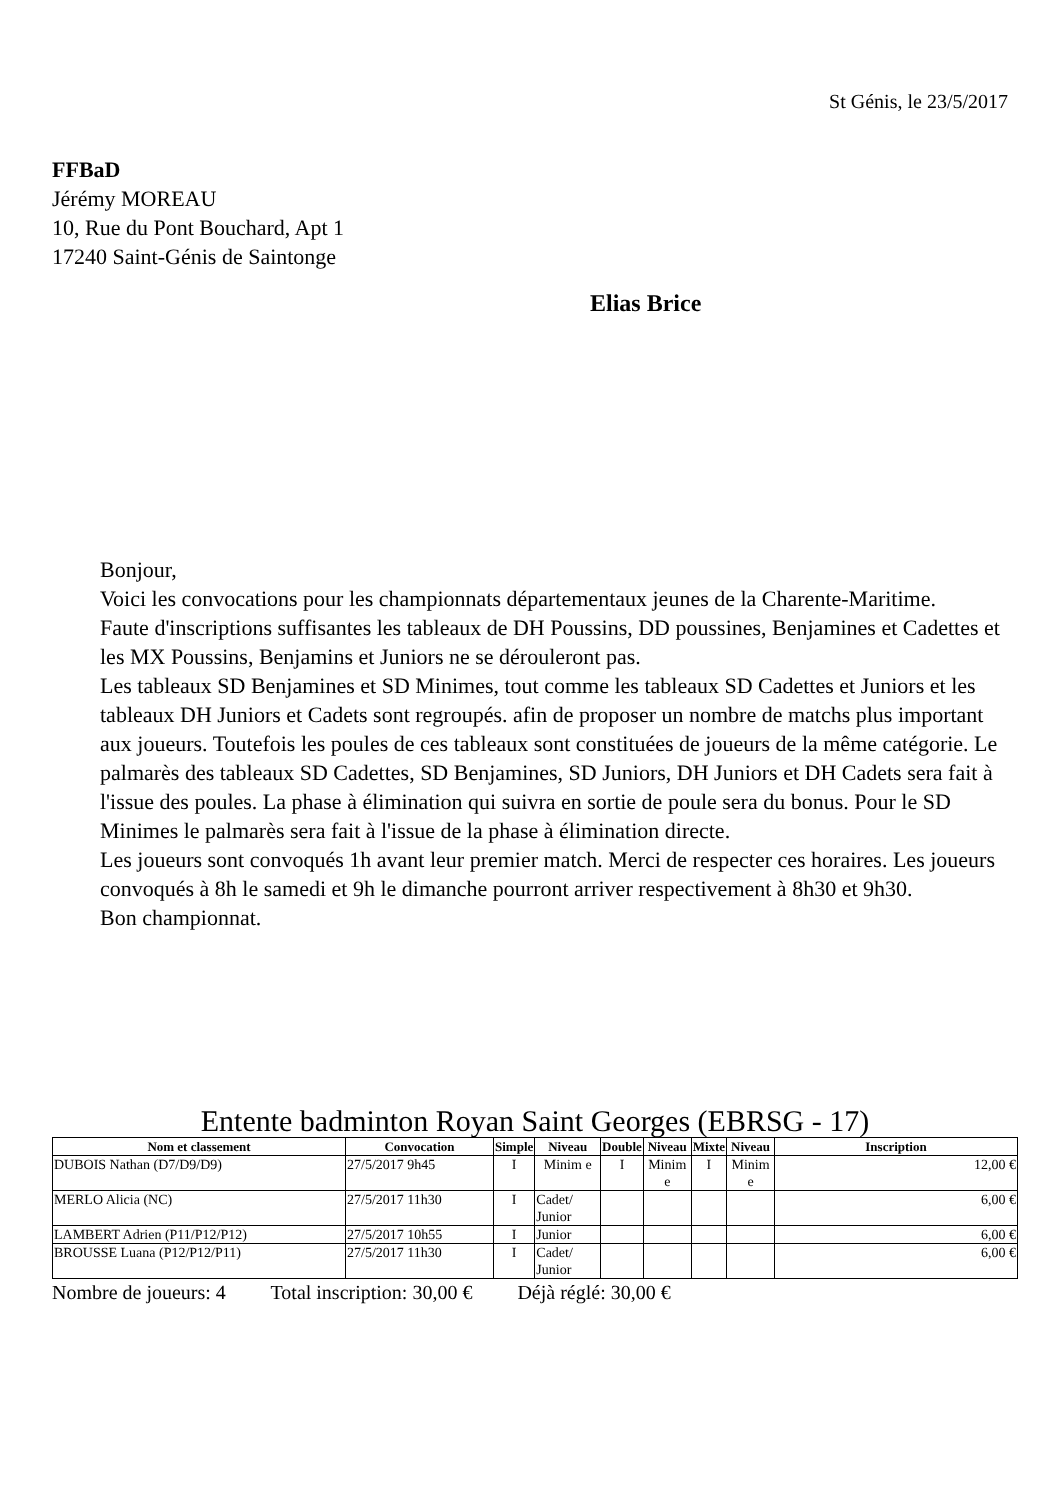St Génis, le 23/5/2017
FFBaD
Jérémy MOREAU
10, Rue du Pont Bouchard, Apt 1
17240 Saint-Génis de Saintonge
Elias Brice
Bonjour,
Voici les convocations pour les championnats départementaux jeunes de la Charente-Maritime.
Faute d'inscriptions suffisantes les tableaux de DH Poussins, DD poussines, Benjamines et Cadettes et les MX Poussins, Benjamins et Juniors ne se dérouleront pas.
Les tableaux SD Benjamines et SD Minimes, tout comme les tableaux SD Cadettes et Juniors et les tableaux DH Juniors et Cadets sont regroupés. afin de proposer un nombre de matchs plus important aux joueurs. Toutefois les poules de ces tableaux sont constituées de joueurs de la même catégorie. Le palmarès des tableaux SD Cadettes, SD Benjamines, SD Juniors, DH Juniors et DH Cadets sera fait à l'issue des poules. La phase à élimination qui suivra en sortie de poule sera du bonus. Pour le SD Minimes le palmarès sera fait à l'issue de la phase à élimination directe.
Les joueurs sont convoqués 1h avant leur premier match. Merci de respecter ces horaires. Les joueurs convoqués à 8h le samedi et 9h le dimanche pourront arriver respectivement à 8h30 et 9h30.
Bon championnat.
Entente badminton Royan Saint Georges (EBRSG - 17)
| Nom et classement | Convocation | Simple | Niveau | Double | Niveau | Mixte | Niveau | Inscription |
| --- | --- | --- | --- | --- | --- | --- | --- | --- |
| DUBOIS Nathan (D7/D9/D9) | 27/5/2017 9h45 | I | Minim e | I | Minim e | I | Minim e | 12,00 € |
| MERLO Alicia (NC) | 27/5/2017 11h30 | I | Cadet/ Junior | | | | | 6,00 € |
| LAMBERT Adrien (P11/P12/P12) | 27/5/2017 10h55 | I | Junior | | | | | 6,00 € |
| BROUSSE Luana (P12/P12/P11) | 27/5/2017 11h30 | I | Cadet/ Junior | | | | | 6,00 € |
Nombre de joueurs: 4 Total inscription: 30,00 € Déjà réglé: 30,00 €